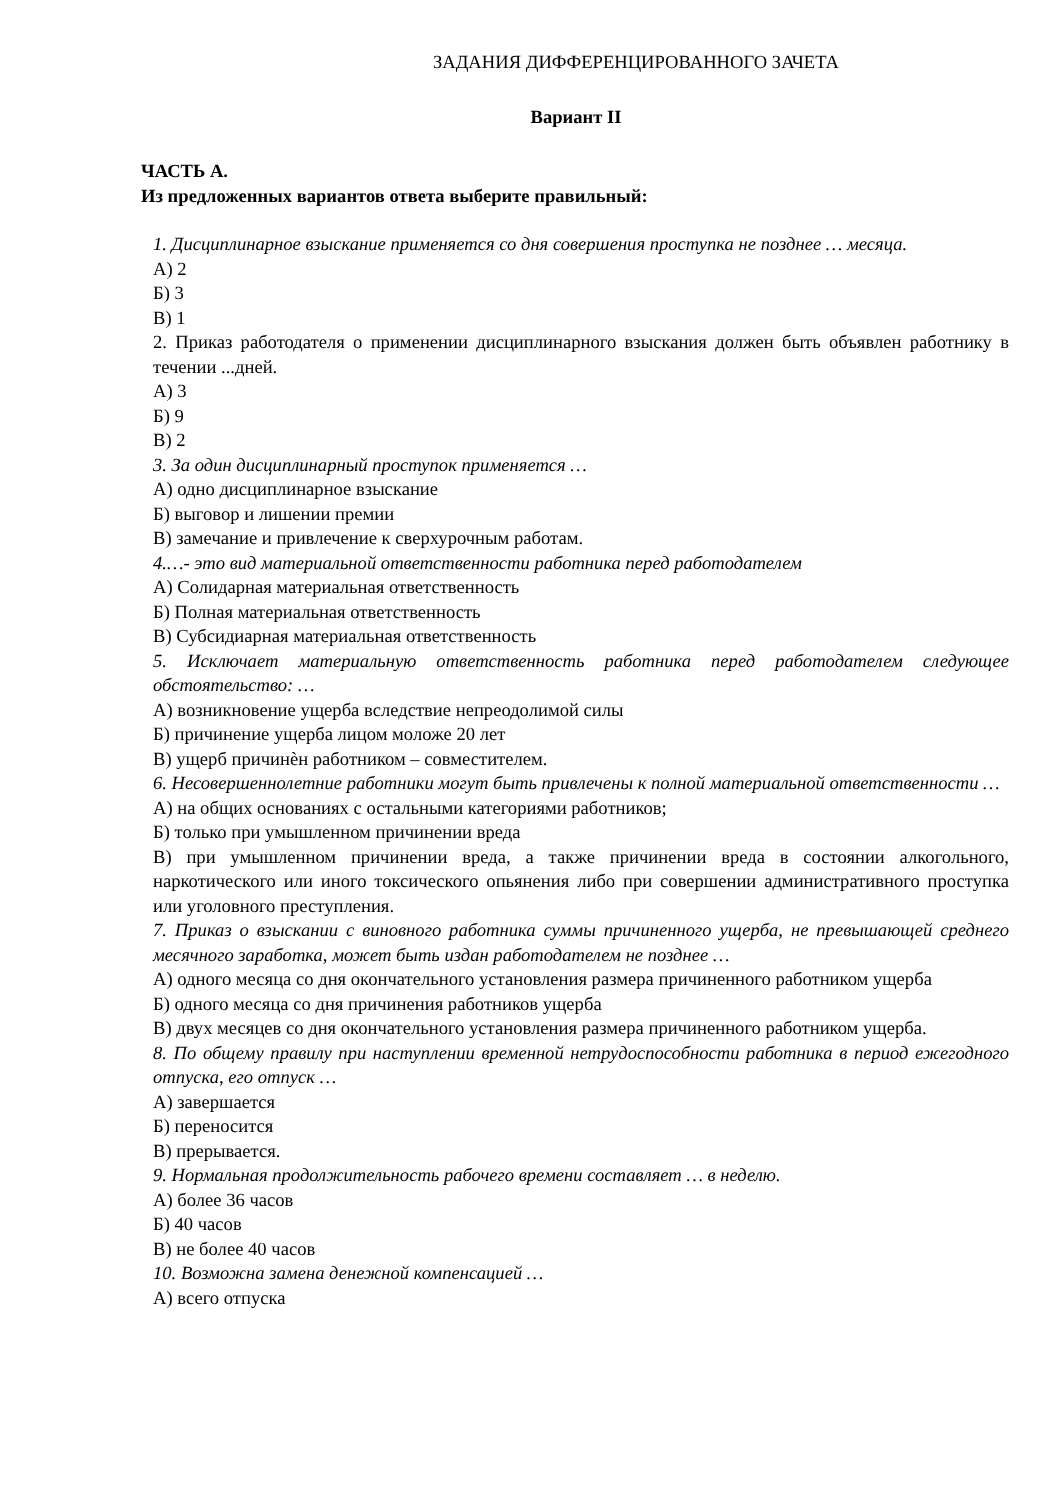ЗАДАНИЯ ДИФФЕРЕНЦИРОВАННОГО ЗАЧЕТА
Вариант II
ЧАСТЬ А.
Из предложенных вариантов ответа выберите правильный:
1. Дисциплинарное взыскание применяется со дня совершения проступка не позднее … месяца.
А) 2
Б) 3
В) 1
2. Приказ работодателя о применении дисциплинарного взыскания должен быть объявлен работнику в течении ...дней.
А) 3
Б) 9
В) 2
3. За один дисциплинарный проступок применяется …
А) одно дисциплинарное взыскание
Б) выговор и лишении премии
В) замечание и привлечение к сверхурочным работам.
4.…- это вид материальной ответственности работника перед работодателем
А) Солидарная материальная ответственность
Б) Полная материальная ответственность
В) Субсидиарная материальная ответственность
5. Исключает материальную ответственность работника перед работодателем следующее обстоятельство: …
А) возникновение ущерба вследствие непреодолимой силы
Б) причинение ущерба лицом моложе 20 лет
В) ущерб причинѐн работником – совместителем.
6. Несовершеннолетние работники могут быть привлечены к полной материальной ответственности …
А) на общих основаниях с остальными категориями работников;
Б) только при умышленном причинении вреда
В) при умышленном причинении вреда, а также причинении вреда в состоянии алкогольного, наркотического или иного токсического опьянения либо при совершении административного проступка или уголовного преступления.
7. Приказ о взыскании с виновного работника суммы причиненного ущерба, не превышающей среднего месячного заработка, может быть издан работодателем не позднее …
А) одного месяца со дня окончательного установления размера причиненного работником ущерба
Б) одного месяца со дня причинения работников ущерба
В) двух месяцев со дня окончательного установления размера причиненного работником ущерба.
8. По общему правилу при наступлении временной нетрудоспособности работника в период ежегодного отпуска, его отпуск …
А) завершается
Б) переносится
В) прерывается.
9. Нормальная продолжительность рабочего времени составляет … в неделю.
А) более 36 часов
Б) 40 часов
В) не более 40 часов
10. Возможна замена денежной компенсацией …
А) всего отпуска